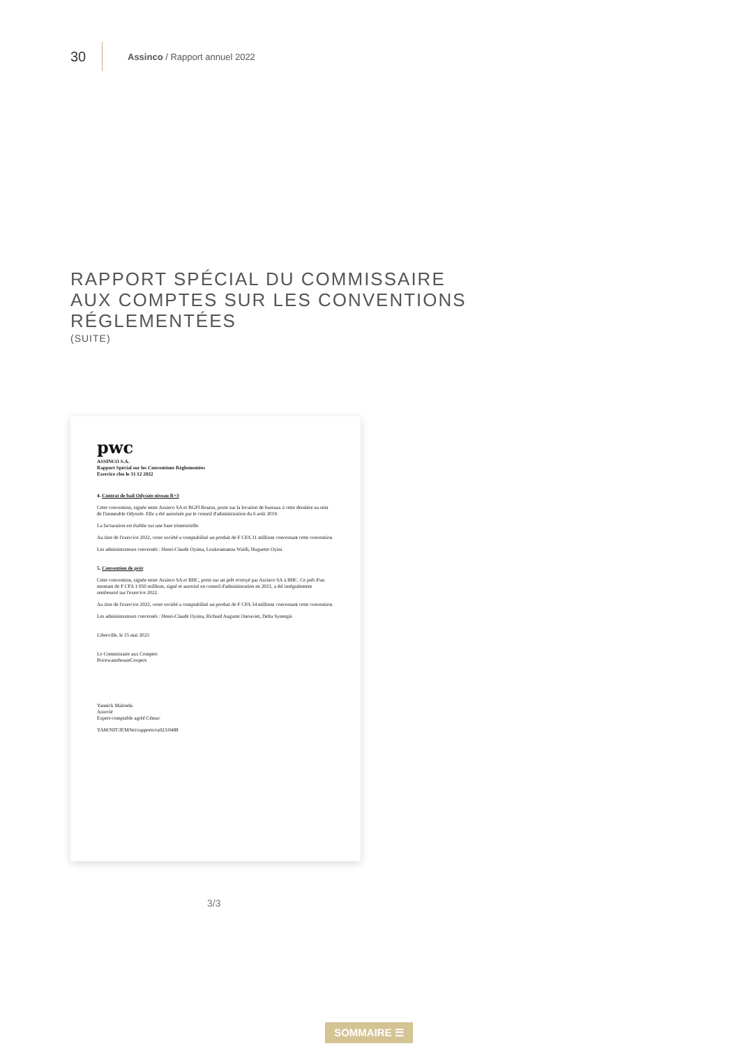30 Assinco / Rapport annuel 2022
RAPPORT SPÉCIAL DU COMMISSAIRE
AUX COMPTES SUR LES CONVENTIONS
RÉGLEMENTÉES
(SUITE)
pwc
ASSINCO S.A.
Rapport Spécial sur les Conventions Règlementées
Exercice clos le 31 12 2022
4. Contrat de bail Odyssée niveau R+3
Cette convention, signée entre Assinco SA et BGFI Bourse, porte sur la location de bureaux à cette dernière au sein de l'immeuble Odyssée. Elle a été autorisée par le conseil d'administration du 6 août 2019.
La facturation est établie sur une base trimestrielle.
Au titre de l'exercice 2022, votre société a comptabilisé un produit de F CFA 31 millions concernant cette convention.
Les administrateurs concernés : Henri-Claude Oyima, Loukoumanou Waïdi, Huguette Oyini.
5. Convention de prêt
Cette convention, signée entre Assinco SA et BHC, porte sur un prêt octroyé par Assinco SA à BHC. Ce prêt d'un montant de F CFA 1 050 millions, signé et autorisé en conseil d'administration en 2021, a été intégralement remboursé sur l'exercice 2022.
Au titre de l'exercice 2022, votre société a comptabilisé un produit de F CFA 34 millions concernant cette convention.
Les administrateurs concernés : Henri-Claude Oyima, Richard Auguste Onouviet, Delta Synergie.
Libreville, le 15 mai 2023
Le Commissaire aux Comptes
PricewaterhouseCoopers
Yannick Malonda
Associé
Expert-comptable agréé Cémac
YAM/NIT/JEM/bei/rapports/ra023/0488
3/3
SOMMAIRE ☰